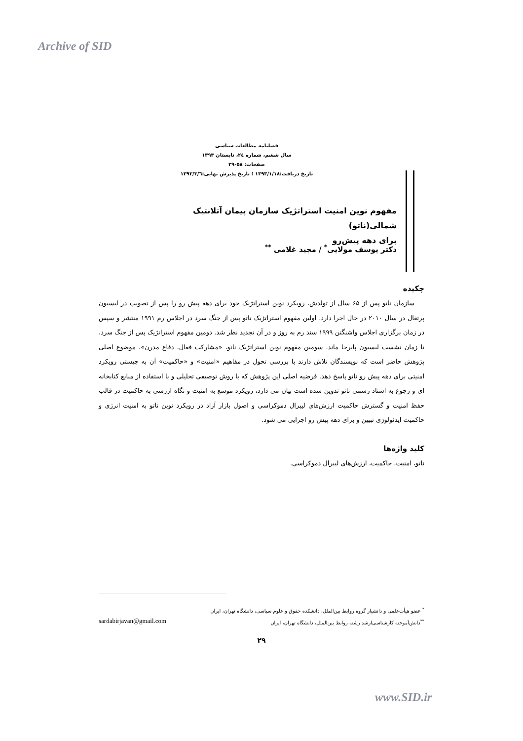Archive of SID
فصلنامه مطالعات سیاسی
سال ششم، شماره ۲٤، تابستان ۱۳۹۳
صفحات: ۵۸-۲۹
تاریخ دریافت:۱۳۹۳/۱/۱۸ ؛ تاریخ پذیرش نهایی:۱۳۹۳/۳/٦
مفهوم نوین امنیت استراتژیک سازمان پیمان آتلانتیک شمالی(ناتو)
برای دهه پیش‌رو
دکتر یوسف مولایی<sup>*</sup> / مجید غلامی <sup>**</sup>
چکیده
سازمان ناتو پس از ۶۵ سال از تولدش، رویکرد نوین استراتژیک خود برای دهه پیش رو را پس از تصویب در لیسبون پرتغال در سال ۲۰۱۰ در حال اجرا دارد. اولین مفهوم استراتژیک ناتو پس از جنگ سرد در اجلاس رم ۱۹۹۱ منتشر و سپس در زمان برگزاری اجلاس واشنگتن ۱۹۹۹ سند رم به روز و در آن تجدید نظر شد. دومین مفهوم استراتژیک پس از جنگ سرد، تا زمان نشست لیسبون پابرجا ماند. سومین مفهوم نوین استراتژیک ناتو، «مشارکت فعال، دفاع مدرن»، موضوع اصلی پژوهش حاضر است که نویسندگان تلاش دارند با بررسی تحول در مفاهیم «امنیت» و «حاکمیت» آن به چیستی رویکرد امنیتی برای دهه پیش رو ناتو پاسخ دهد. فرضیه اصلی این پژوهش که با روش توصیفی تحلیلی و با استفاده از منابع کتابخانه ای و رجوع به اسناد رسمی ناتو تدوین شده است بیان می دارد، رویکرد موسع به امنیت و نگاه ارزشی به حاکمیت در قالب حفظ امنیت و گسترش حاکمیت ارزش‌های لیبرال دموکراسی و اصول بازار آزاد در رویکرد نوین ناتو به امنیت انرژی و حاکمیت ایدئولوژی تبیین و برای دهه پیش رو اجرایی می شود.
کلید واژه‌ها
ناتو، امنیت، حاکمیت، ارزش‌های لیبرال دموکراسی.
<sup>*</sup> عضو هیأت‌علمی و دانشیار گروه روابط بین‌الملل، دانشکده حقوق و علوم سیاسی، دانشگاه تهران، ایران
<sup>**</sup> دانش‌آموخته کارشناسی‌ارشد رشته روابط بین‌الملل، دانشگاه تهران، ایران sardabirjavan@gmail.com
۲۹
www.SID.ir